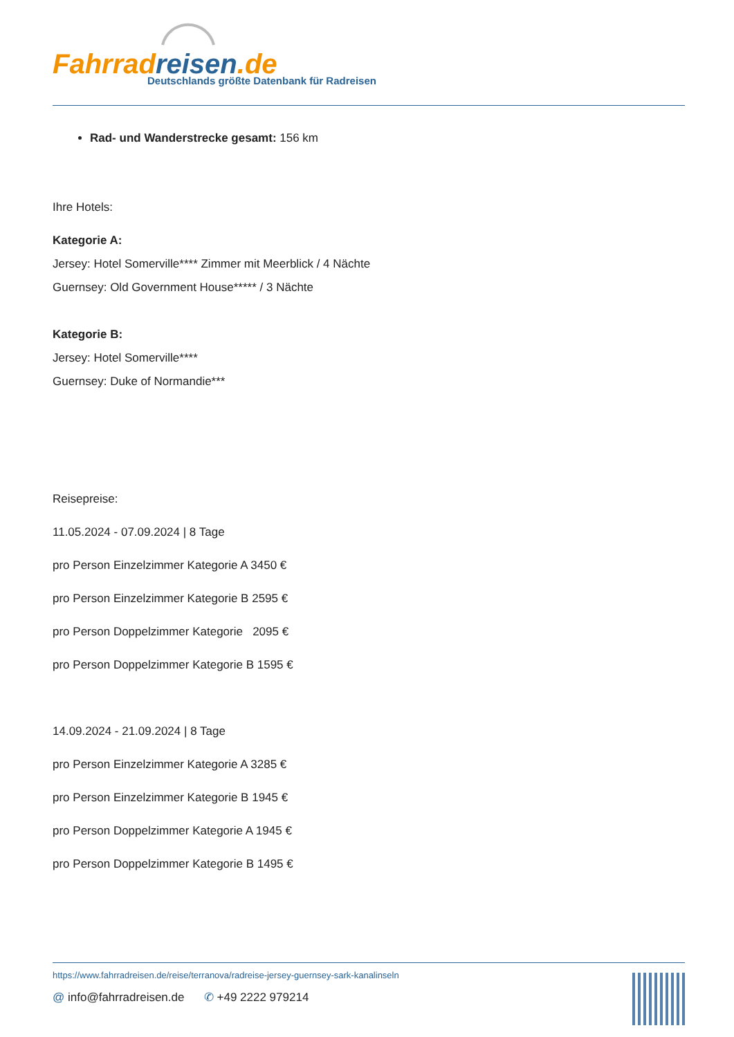Fahrrad reisen.de
Deutschlands größte Datenbank für Radreisen
Rad- und Wanderstrecke gesamt: 156 km
Ihre Hotels:
Kategorie A:
Jersey: Hotel Somerville**** Zimmer mit Meerblick / 4 Nächte
Guernsey: Old Government House***** / 3 Nächte
Kategorie B:
Jersey: Hotel Somerville****
Guernsey: Duke of Normandie***
Reisepreise:
11.05.2024 - 07.09.2024 | 8 Tage
pro Person Einzelzimmer Kategorie A 3450 €
pro Person Einzelzimmer Kategorie B 2595 €
pro Person Doppelzimmer Kategorie 2095 €
pro Person Doppelzimmer Kategorie B 1595 €
14.09.2024 - 21.09.2024 | 8 Tage
pro Person Einzelzimmer Kategorie A 3285 €
pro Person Einzelzimmer Kategorie B 1945 €
pro Person Doppelzimmer Kategorie A 1945 €
pro Person Doppelzimmer Kategorie B 1495 €
https://www.fahrradreisen.de/reise/terranova/radreise-jersey-guernsey-sark-kanalinseln
@ info@fahrradreisen.de ✆ +49 2222 979214